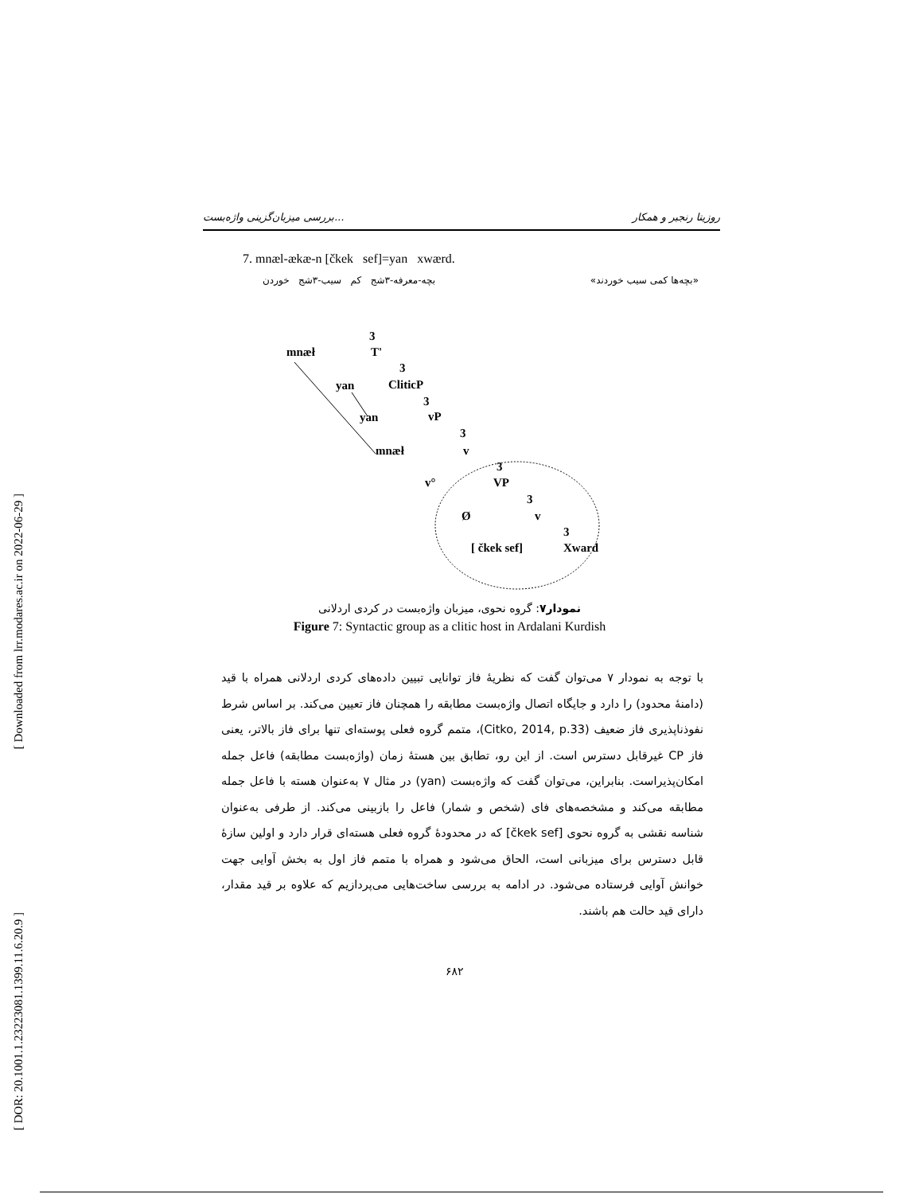[ Downloaded from lrr.modares.ac.ir on 2022-06-29 ]
[ DOR: 20.1001.1.23223081.1399.11.6.20.9 ]
بررسی میزبان‌گزینی واژه‌بست... روزیتا رنجبر و همکار
7. mnæl-ækæ-n [čkek sef]=yan xwærd.
بچه-معرفه-۳شج کم سیب-۳شج خوردن «بچه‌ها کمی سیب خوردند»
3
T'
mnæł
3
CliticP
yan
3
vP
yan
3
v
mnæł
3
v°
VP
3
Ø
v
3
[ čkek sef]
Xward
نمودار۷: گروه نحوی، میزبان واژه‌بست در کردی اردلانی
Figure 7: Syntactic group as a clitic host in Ardalani Kurdish
با توجه به نمودار ۷ می‌توان گفت که نظریهٔ فاز توانایی تبیین داده‌های کردی اردلانی همراه با قید (دامنهٔ محدود) را دارد و جایگاه اتصال واژه‌بست مطابقه را همچنان فاز تعیین می‌کند. بر اساس شرط نفوذناپذیری فاز ضعیف (Citko, 2014, p.33)، متمم گروه فعلی پوسته‌ای تنها برای فاز بالاتر، یعنی فاز CP غیرقابل دسترس است. از این رو، تطابق بین هستهٔ زمان (واژه‌بست مطابقه) فاعل جمله امکان‌پذیراست. بنابراین، می‌توان گفت که واژه‌بست (yan) در مثال ۷ به‌عنوان هسته با فاعل جمله مطابقه می‌کند و مشخصه‌های فای (شخص و شمار) فاعل را بازبینی می‌کند. از طرفی به‌عنوان شناسه نقشی به گروه نحوی [čkek sef] که در محدودهٔ گروه فعلی هسته‌ای قرار دارد و اولین سازهٔ قابل دسترس برای میزبانی است، الحاق می‌شود و همراه با متمم فاز اول به بخش آوایی جهت خوانش آوایی فرستاده می‌شود. در ادامه به بررسی ساخت‌هایی می‌پردازیم که علاوه بر قید مقدار، دارای قید حالت هم باشند.
۶۸۲